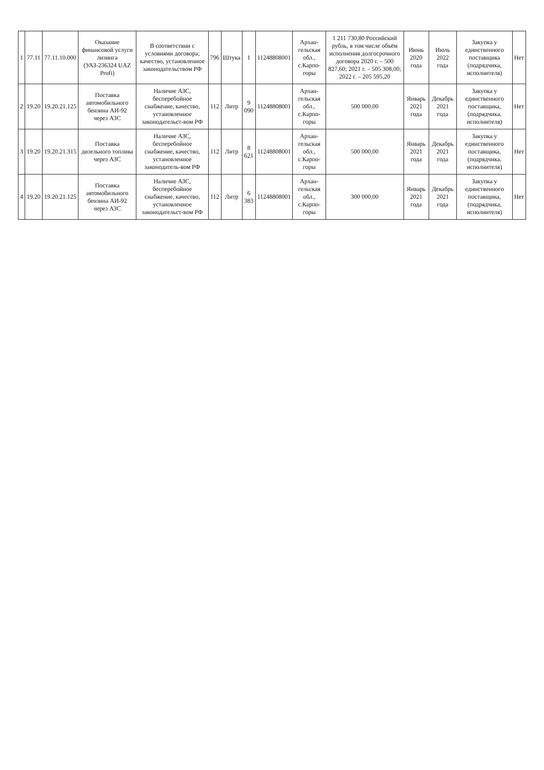| 1 | 77.11 | 77.11.10.000 | Оказание финансовой услуги лизинга (УАЗ-236324 UAZ Profi) | В соответствии с условиями договора; качество, установленное законодательством РФ | 796 | Штука | 1 | 11248808001 | Архан-гельская обл., с.Карпо-горы | 1 211 730,80 Российский рубль, в том числе объём исполнения долгосрочного договора 2020 г. – 500 827,60; 2021 г. – 505 308,00; 2022 г. – 205 595,20 | Июнь 2020 года | Июль 2022 года | Закупка у единственного поставщика (подрядчика, исполнителя) | Нет |
| 2 | 19.20 | 19.20.21.125 | Поставка автомобильного бензина АИ-92 через АЗС | Наличие АЗС, бесперебойное снабжение, качество, установленное законодательст-вом РФ | 112 | Литр | 9 090 | 11248808001 | Архан-гельская обл., с.Карпо-горы | 500 000,00 | Январь 2021 года | Декабрь 2021 года | Закупка у единственного поставщика, (подрядчика, исполнителя) | Нет |
| 3 | 19.20 | 19.20.21.315 | Поставка дизельного топлива через АЗС | Наличие АЗС, бесперебойное снабжение, качество, установленное законодатель-вом РФ | 112 | Литр | 8 621 | 11248808001 | Архан-гельская обл., с.Карпо-горы | 500 000,00 | Январь 2021 года | Декабрь 2021 года | Закупка у единственного поставщика, (подрядчика, исполнителя) | Нет |
| 4 | 19.20 | 19.20.21.125 | Поставка автомобильного бензина АИ-92 через АЗС | Наличие АЗС, бесперебойное снабжение, качество, установленное законодательст-вом РФ | 112 | Литр | 6 383 | 11248808001 | Архан-гельская обл., с.Карпо-горы | 300 000,00 | Январь 2021 года | Декабрь 2021 года | Закупка у единственного поставщика, (подрядчика, исполнителя) | Нет |